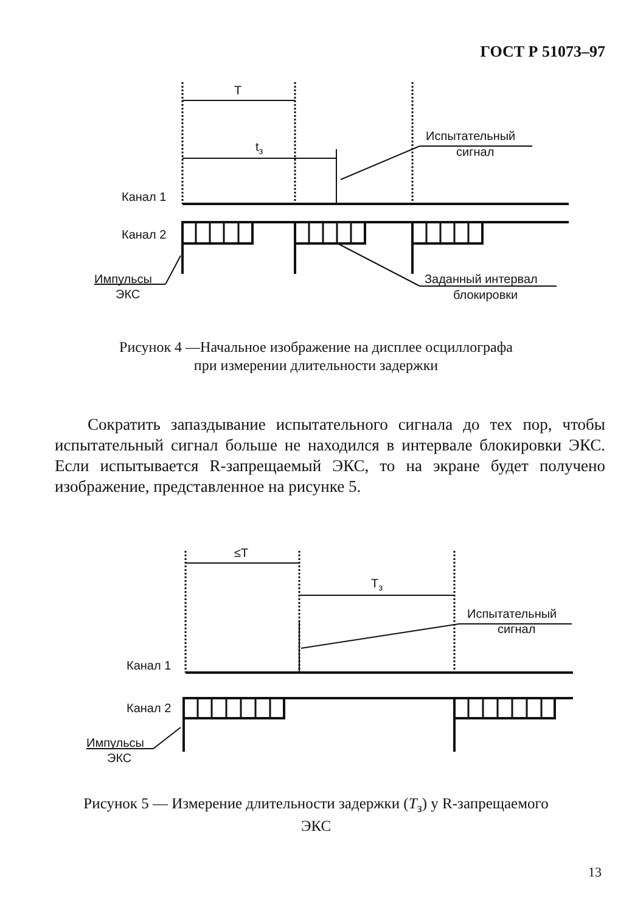ГОСТ Р 51073–97
T
tз
Испытательный
сигнал
Канал 1
Канал 2
Импульсы
ЭКС
Заданный интервал
блокировки
Рисунок 4 —Начальное изображение на дисплее осциллографа
при измерении длительности задержки
  Сократить запаздывание испытательного сигнала до тех пор, чтобы испытательный сигнал больше не находился в интервале блокировки ЭКС. Если испытывается R-запрещаемый ЭКС, то на экране будет получено изображение, представленное на рисунке 5.
≤T
Tз
Испытательный
сигнал
Канал 1
Канал 2
Импульсы
ЭКС
Рисунок 5 — Измерение длительности задержки (T<sub>з</sub>) у R-запрещаемого
ЭКС
13